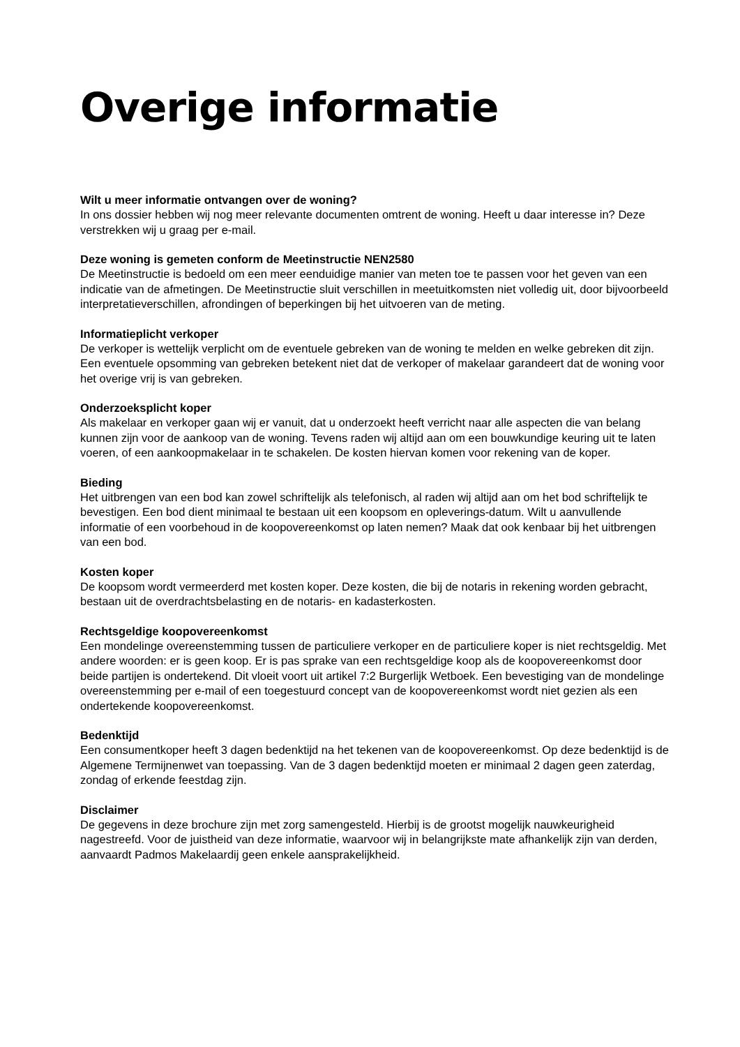Overige informatie
Wilt u meer informatie ontvangen over de woning?
In ons dossier hebben wij nog meer relevante documenten omtrent de woning. Heeft u daar interesse in? Deze verstrekken wij u graag per e-mail.
Deze woning is gemeten conform de Meetinstructie NEN2580
De Meetinstructie is bedoeld om een meer eenduidige manier van meten toe te passen voor het geven van een indicatie van de afmetingen. De Meetinstructie sluit verschillen in meetuitkomsten niet volledig uit, door bijvoorbeeld interpretatieverschillen, afrondingen of beperkingen bij het uitvoeren van de meting.
Informatieplicht verkoper
De verkoper is wettelijk verplicht om de eventuele gebreken van de woning te melden en welke gebreken dit zijn. Een eventuele opsomming van gebreken betekent niet dat de verkoper of makelaar garandeert dat de woning voor het overige vrij is van gebreken.
Onderzoeksplicht koper
Als makelaar en verkoper gaan wij er vanuit, dat u onderzoekt heeft verricht naar alle aspecten die van belang kunnen zijn voor de aankoop van de woning. Tevens raden wij altijd aan om een bouwkundige keuring uit te laten voeren, of een aankoopmakelaar in te schakelen. De kosten hiervan komen voor rekening van de koper.
Bieding
Het uitbrengen van een bod kan zowel schriftelijk als telefonisch, al raden wij altijd aan om het bod schriftelijk te bevestigen. Een bod dient minimaal te bestaan uit een koopsom en opleverings-datum. Wilt u aanvullende informatie of een voorbehoud in de koopovereenkomst op laten nemen? Maak dat ook kenbaar bij het uitbrengen van een bod.
Kosten koper
De koopsom wordt vermeerderd met kosten koper. Deze kosten, die bij de notaris in rekening worden gebracht, bestaan uit de overdrachtsbelasting en de notaris- en kadasterkosten.
Rechtsgeldige koopovereenkomst
Een mondelinge overeenstemming tussen de particuliere verkoper en de particuliere koper is niet rechtsgeldig. Met andere woorden: er is geen koop. Er is pas sprake van een rechtsgeldige koop als de koopovereenkomst door beide partijen is ondertekend. Dit vloeit voort uit artikel 7:2 Burgerlijk Wetboek. Een bevestiging van de mondelinge overeenstemming per e-mail of een toegestuurd concept van de koopovereenkomst wordt niet gezien als een ondertekende koopovereenkomst.
Bedenktijd
Een consumentkoper heeft 3 dagen bedenktijd na het tekenen van de koopovereenkomst. Op deze bedenktijd is de Algemene Termijnenwet van toepassing. Van de 3 dagen bedenktijd moeten er minimaal 2 dagen geen zaterdag, zondag of erkende feestdag zijn.
Disclaimer
De gegevens in deze brochure zijn met zorg samengesteld. Hierbij is de grootst mogelijk nauwkeurigheid nagestreefd. Voor de juistheid van deze informatie, waarvoor wij in belangrijkste mate afhankelijk zijn van derden, aanvaardt Padmos Makelaardij geen enkele aansprakelijkheid.